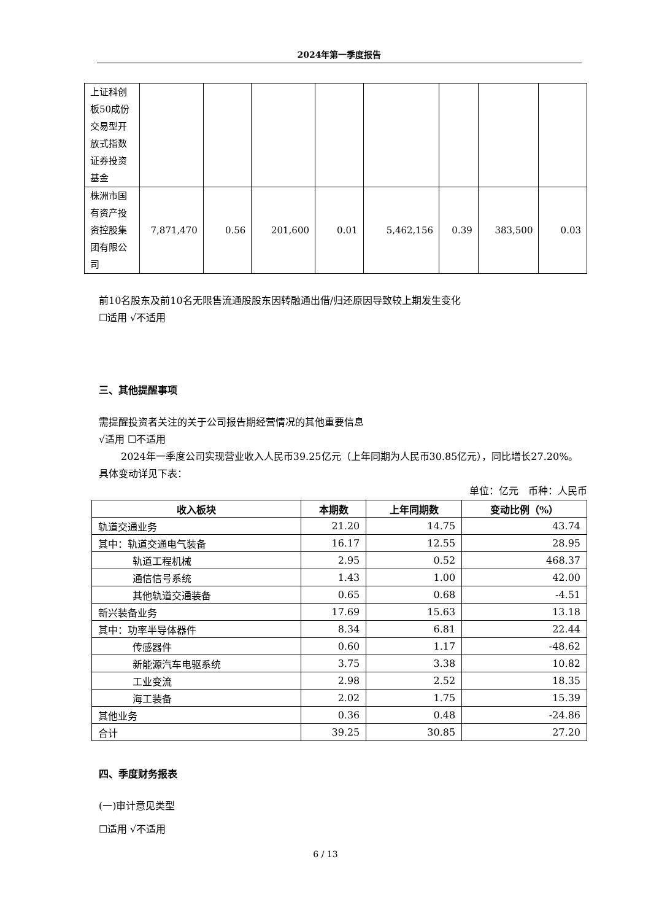2024年第一季度报告
| 上证科创板50成份交易型开放式指数证券投资基金 | | | | | | | | |
| 株洲市国有资产投资控股集团有限公司 | 7,871,470 | 0.56 | 201,600 | 0.01 | 5,462,156 | 0.39 | 383,500 | 0.03 |
前10名股东及前10名无限售流通股股东因转融通出借/归还原因导致较上期发生变化
☐适用 √不适用
三、其他提醒事项
需提醒投资者关注的关于公司报告期经营情况的其他重要信息
√适用 ☐不适用
2024年一季度公司实现营业收入人民币39.25亿元（上年同期为人民币30.85亿元），同比增长27.20%。具体变动详见下表：
单位：亿元　币种：人民币
| 收入板块 | 本期数 | 上年同期数 | 变动比例（%） |
| --- | --- | --- | --- |
| 轨道交通业务 | 21.20 | 14.75 | 43.74 |
| 其中：轨道交通电气装备 | 16.17 | 12.55 | 28.95 |
| 轨道工程机械 | 2.95 | 0.52 | 468.37 |
| 通信信号系统 | 1.43 | 1.00 | 42.00 |
| 其他轨道交通装备 | 0.65 | 0.68 | -4.51 |
| 新兴装备业务 | 17.69 | 15.63 | 13.18 |
| 其中：功率半导体器件 | 8.34 | 6.81 | 22.44 |
| 传感器件 | 0.60 | 1.17 | -48.62 |
| 新能源汽车电驱系统 | 3.75 | 3.38 | 10.82 |
| 工业变流 | 2.98 | 2.52 | 18.35 |
| 海工装备 | 2.02 | 1.75 | 15.39 |
| 其他业务 | 0.36 | 0.48 | -24.86 |
| 合计 | 39.25 | 30.85 | 27.20 |
四、季度财务报表
(一)审计意见类型
☐适用 √不适用
6 / 13